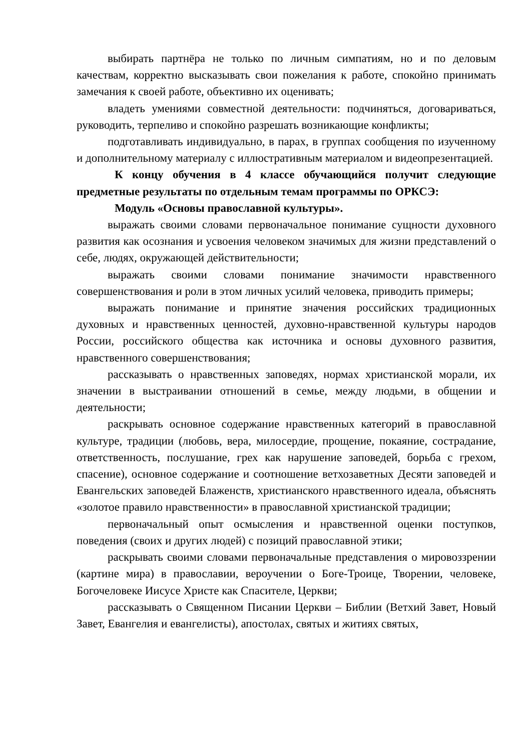выбирать партнёра не только по личным симпатиям, но и по деловым качествам, корректно высказывать свои пожелания к работе, спокойно принимать замечания к своей работе, объективно их оценивать;
владеть умениями совместной деятельности: подчиняться, договариваться, руководить, терпеливо и спокойно разрешать возникающие конфликты;
подготавливать индивидуально, в парах, в группах сообщения по изученному и дополнительному материалу с иллюстративным материалом и видеопрезентацией.
К концу обучения в 4 классе обучающийся получит следующие предметные результаты по отдельным темам программы по ОРКСЭ:
Модуль «Основы православной культуры».
выражать своими словами первоначальное понимание сущности духовного развития как осознания и усвоения человеком значимых для жизни представлений о себе, людях, окружающей действительности;
выражать своими словами понимание значимости нравственного совершенствования и роли в этом личных усилий человека, приводить примеры;
выражать понимание и принятие значения российских традиционных духовных и нравственных ценностей, духовно-нравственной культуры народов России, российского общества как источника и основы духовного развития, нравственного совершенствования;
рассказывать о нравственных заповедях, нормах христианской морали, их значении в выстраивании отношений в семье, между людьми, в общении и деятельности;
раскрывать основное содержание нравственных категорий в православной культуре, традиции (любовь, вера, милосердие, прощение, покаяние, сострадание, ответственность, послушание, грех как нарушение заповедей, борьба с грехом, спасение), основное содержание и соотношение ветхозаветных Десяти заповедей и Евангельских заповедей Блаженств, христианского нравственного идеала, объяснять «золотое правило нравственности» в православной христианской традиции;
первоначальный опыт осмысления и нравственной оценки поступков, поведения (своих и других людей) с позиций православной этики;
раскрывать своими словами первоначальные представления о мировоззрении (картине мира) в православии, вероучении о Боге-Троице, Творении, человеке, Богочеловеке Иисусе Христе как Спасителе, Церкви;
рассказывать о Священном Писании Церкви – Библии (Ветхий Завет, Новый Завет, Евангелия и евангелисты), апостолах, святых и житиях святых,